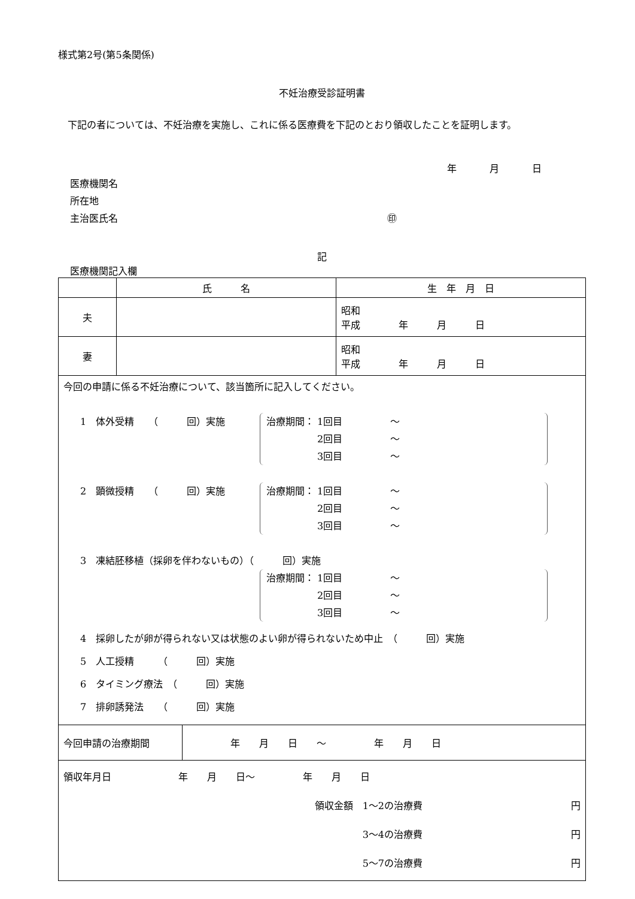様式第2号(第5条関係)
不妊治療受診証明書
　下記の者については、不妊治療を実施し、これに係る医療費を下記のとおり領収したことを証明します。
年 月 日
医療機関名
所在地
主治医氏名 ㊞
記
医療機関記入欄
| | 氏 名 | 生 年 月 日 |
| --- | --- | --- |
| 夫 | | 昭和 平成 年 月 日 |
| 妻 | | 昭和 平成 年 月 日 |
| 今回の申請に係る不妊治療について、該当箇所に記入してください。 1 体外受精 （ 回）実施 治療期間： 1回目 ～ 2回目 ～ 3回目 ～ 2 顕微授精 （ 回）実施 治療期間： 1回目 ～ 2回目 ～ 3回目 ～ 3 凍結胚移植（採卵を伴わないもの）（ 回）実施 治療期間： 1回目 ～ 2回目 ～ 3回目 ～ 4 採卵したが卵が得られない又は状態のよい卵が得られないため中止 （ 回）実施 5 人工授精 （ 回）実施 6 タイミング療法 （ 回）実施 7 排卵誘発法 （ 回）実施 | | |
| 今回申請の治療期間 | 年 月 日 ～ 年 月 日 |
| 領収年月日 年 月 日～ 年 月 日 領収金額 1～2の治療費 円 3～4の治療費 円 5～7の治療費 円 | |